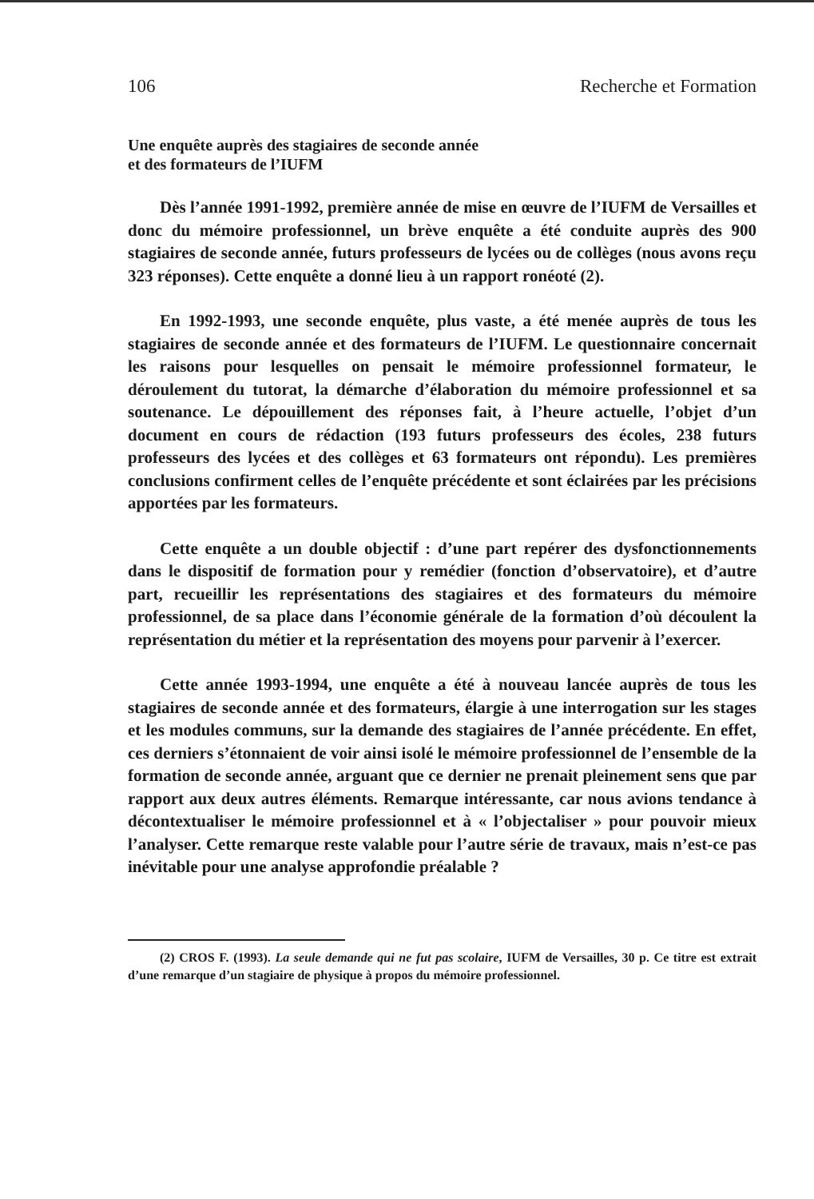106 Recherche et Formation
Une enquête auprès des stagiaires de seconde année
et des formateurs de l’IUFM
Dès l’année 1991-1992, première année de mise en œuvre de l’IUFM de Versailles et donc du mémoire professionnel, un brève enquête a été conduite auprès des 900 stagiaires de seconde année, futurs professeurs de lycées ou de collèges (nous avons reçu 323 réponses). Cette enquête a donné lieu à un rapport ronéoté (2).
En 1992-1993, une seconde enquête, plus vaste, a été menée auprès de tous les stagiaires de seconde année et des formateurs de l’IUFM. Le questionnaire concernait les raisons pour lesquelles on pensait le mémoire professionnel formateur, le déroulement du tutorat, la démarche d’élaboration du mémoire professionnel et sa soutenance. Le dépouillement des réponses fait, à l’heure actuelle, l’objet d’un document en cours de rédaction (193 futurs professeurs des écoles, 238 futurs professeurs des lycées et des collèges et 63 formateurs ont répondu). Les premières conclusions confirment celles de l’enquête précédente et sont éclairées par les précisions apportées par les formateurs.
Cette enquête a un double objectif : d’une part repérer des dysfonctionnements dans le dispositif de formation pour y remédier (fonction d’observatoire), et d’autre part, recueillir les représentations des stagiaires et des formateurs du mémoire professionnel, de sa place dans l’économie générale de la formation d’où découlent la représentation du métier et la représentation des moyens pour parvenir à l’exercer.
Cette année 1993-1994, une enquête a été à nouveau lancée auprès de tous les stagiaires de seconde année et des formateurs, élargie à une interrogation sur les stages et les modules communs, sur la demande des stagiaires de l’année précédente. En effet, ces derniers s’étonnaient de voir ainsi isolé le mémoire professionnel de l’ensemble de la formation de seconde année, arguant que ce dernier ne prenait pleinement sens que par rapport aux deux autres éléments. Remarque intéressante, car nous avions tendance à décontextualiser le mémoire professionnel et à « l’objectaliser » pour pouvoir mieux l’analyser. Cette remarque reste valable pour l’autre série de travaux, mais n’est-ce pas inévitable pour une analyse approfondie préalable ?
(2) CROS F. (1993). La seule demande qui ne fut pas scolaire, IUFM de Versailles, 30 p. Ce titre est extrait d’une remarque d’un stagiaire de physique à propos du mémoire professionnel.